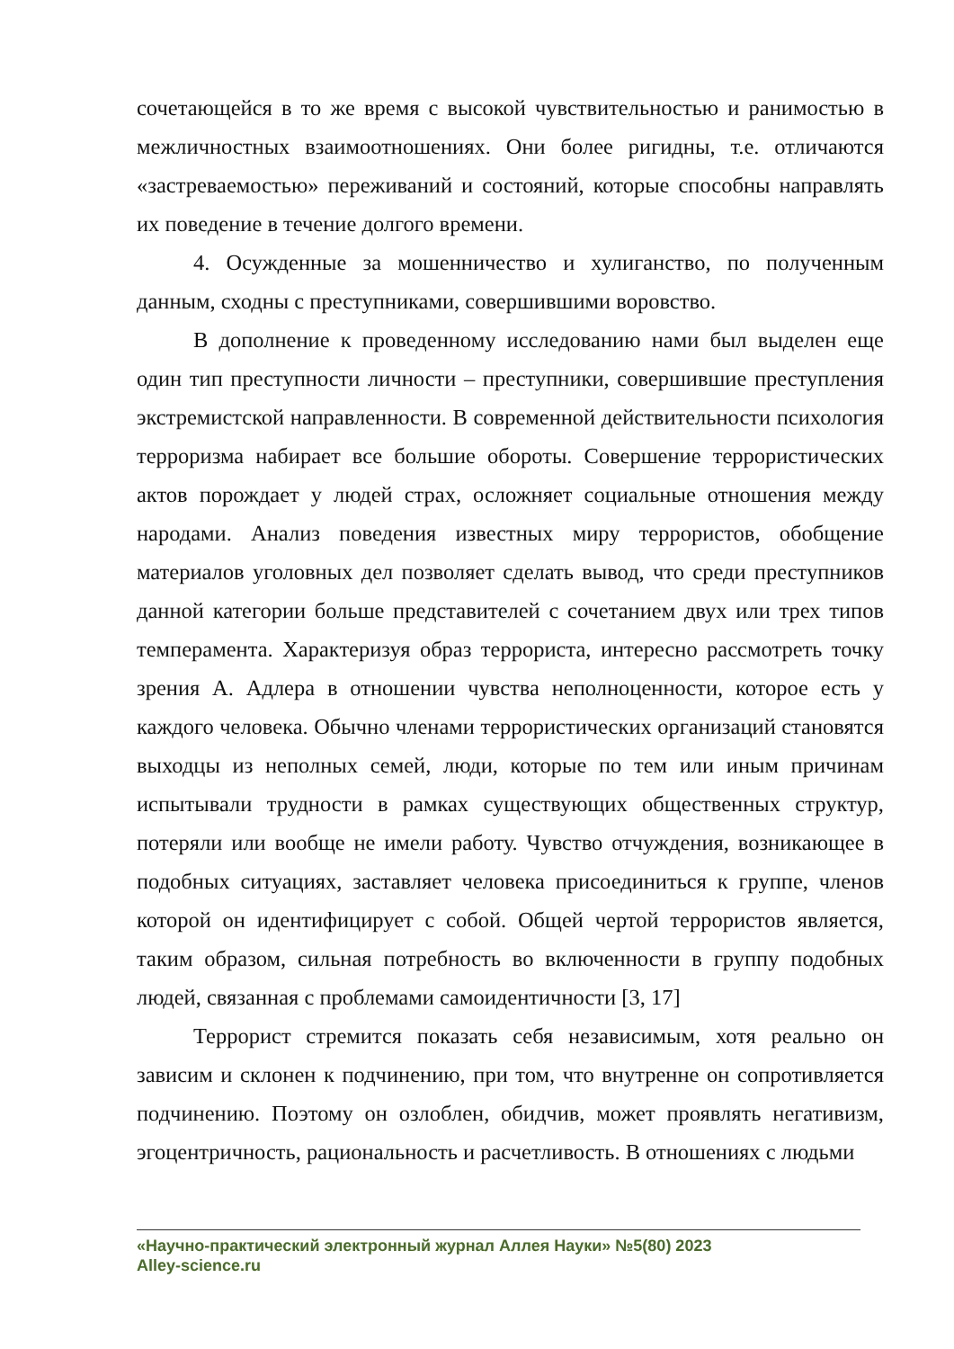сочетающейся в то же время с высокой чувствительностью и ранимостью в межличностных взаимоотношениях. Они более ригидны, т.е. отличаются «застреваемостью» переживаний и состояний, которые способны направлять их поведение в течение долгого времени.
4. Осужденные за мошенничество и хулиганство, по полученным данным, сходны с преступниками, совершившими воровство.
В дополнение к проведенному исследованию нами был выделен еще один тип преступности личности – преступники, совершившие преступления экстремистской направленности. В современной действительности психология терроризма набирает все большие обороты. Совершение террористических актов порождает у людей страх, осложняет социальные отношения между народами. Анализ поведения известных миру террористов, обобщение материалов уголовных дел позволяет сделать вывод, что среди преступников данной категории больше представителей с сочетанием двух или трех типов темперамента. Характеризуя образ террориста, интересно рассмотреть точку зрения А. Адлера в отношении чувства неполноценности, которое есть у каждого человека. Обычно членами террористических организаций становятся выходцы из неполных семей, люди, которые по тем или иным причинам испытывали трудности в рамках существующих общественных структур, потеряли или вообще не имели работу. Чувство отчуждения, возникающее в подобных ситуациях, заставляет человека присоединиться к группе, членов которой он идентифицирует с собой. Общей чертой террористов является, таким образом, сильная потребность во включенности в группу подобных людей, связанная с проблемами самоидентичности [3, 17]
Террорист стремится показать себя независимым, хотя реально он зависим и склонен к подчинению, при том, что внутренне он сопротивляется подчинению. Поэтому он озлоблен, обидчив, может проявлять негативизм, эгоцентричность, рациональность и расчетливость. В отношениях с людьми
«Научно-практический электронный журнал Аллея Науки» №5(80) 2023
Alley-science.ru